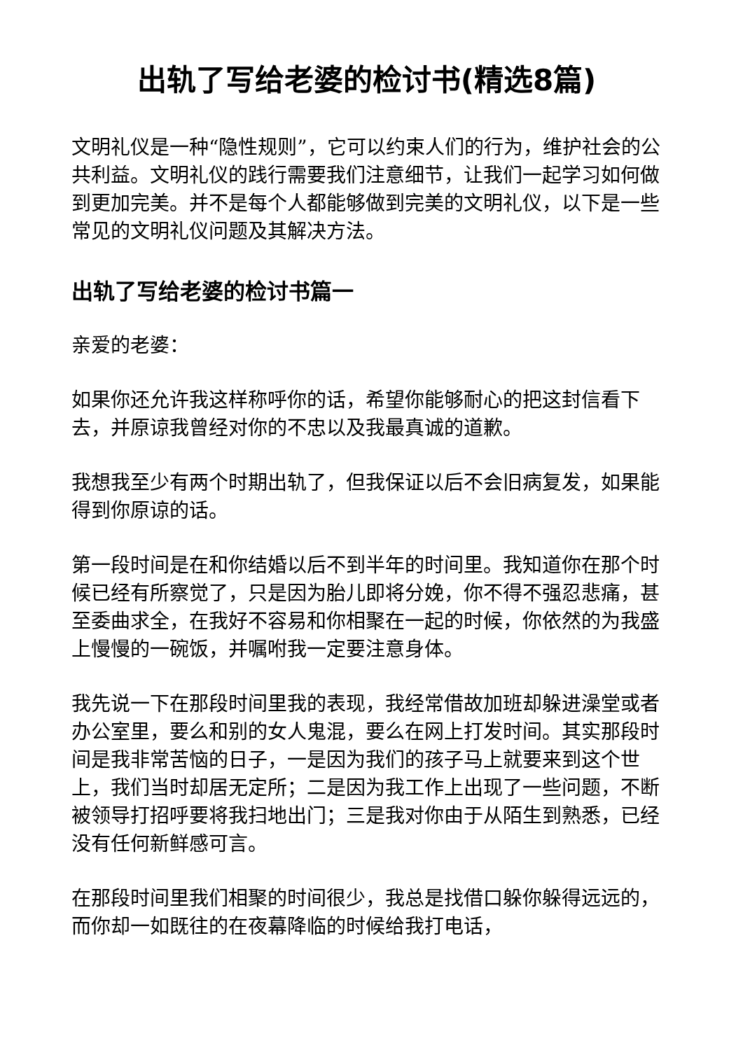出轨了写给老婆的检讨书(精选8篇)
文明礼仪是一种“隐性规则”，它可以约束人们的行为，维护社会的公共利益。文明礼仪的践行需要我们注意细节，让我们一起学习如何做到更加完美。并不是每个人都能够做到完美的文明礼仪，以下是一些常见的文明礼仪问题及其解决方法。
出轨了写给老婆的检讨书篇一
亲爱的老婆：
如果你还允许我这样称呼你的话，希望你能够耐心的把这封信看下去，并原谅我曾经对你的不忠以及我最真诚的道歉。
我想我至少有两个时期出轨了，但我保证以后不会旧病复发，如果能得到你原谅的话。
第一段时间是在和你结婚以后不到半年的时间里。我知道你在那个时候已经有所察觉了，只是因为胎儿即将分娩，你不得不强忍悲痛，甚至委曲求全，在我好不容易和你相聚在一起的时候，你依然的为我盛上慢慢的一碗饭，并嘱咐我一定要注意身体。
我先说一下在那段时间里我的表现，我经常借故加班却躲进澡堂或者办公室里，要么和别的女人鬼混，要么在网上打发时间。其实那段时间是我非常苦恼的日子，一是因为我们的孩子马上就要来到这个世上，我们当时却居无定所；二是因为我工作上出现了一些问题，不断被领导打招呼要将我扫地出门；三是我对你由于从陌生到熟悉，已经没有任何新鲜感可言。
在那段时间里我们相聚的时间很少，我总是找借口躲你躲得远远的，而你却一如既往的在夜幕降临的时候给我打电话，